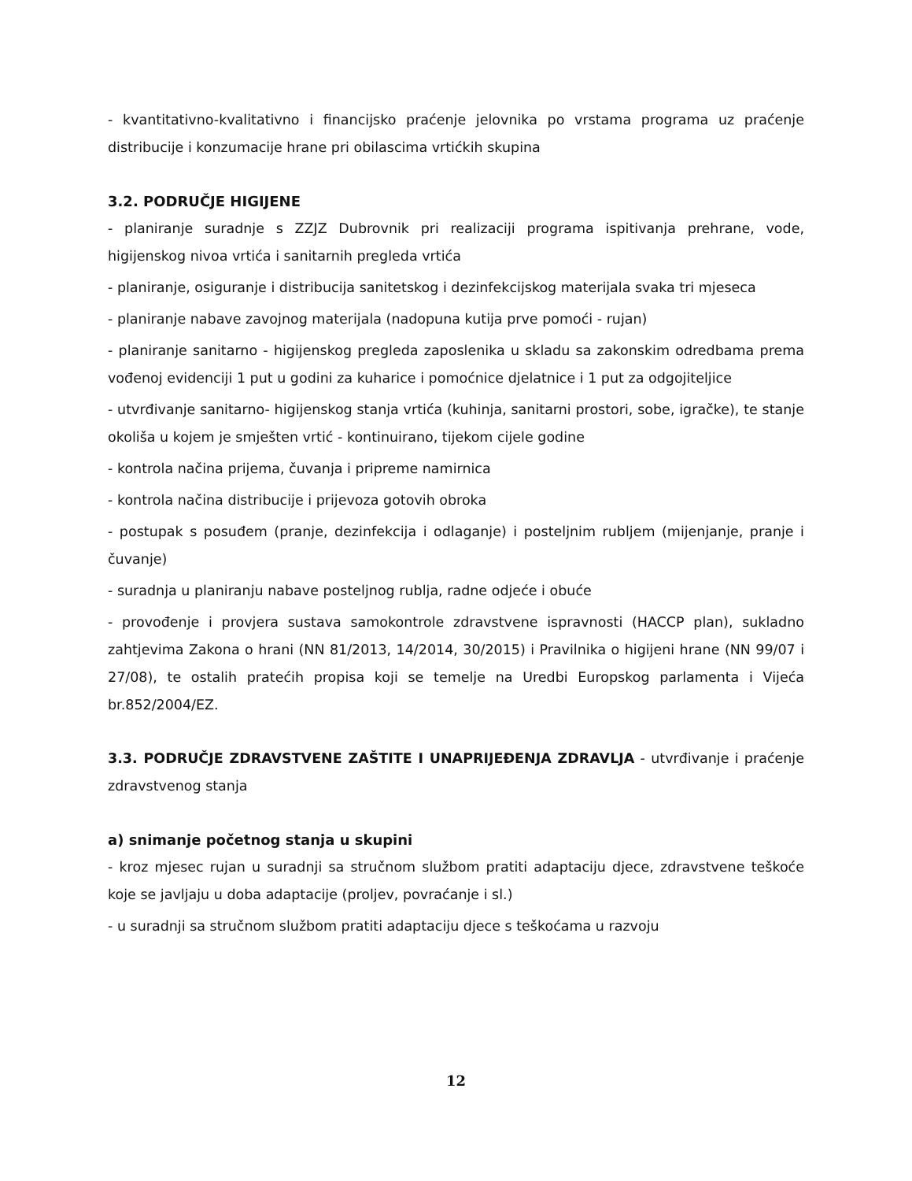- kvantitativno-kvalitativno i financijsko praćenje jelovnika po vrstama programa uz praćenje distribucije i konzumacije hrane pri obilascima vrtićkih skupina
3.2. PODRUČJE HIGIJENE
- planiranje suradnje s ZZJZ Dubrovnik pri realizaciji programa ispitivanja prehrane, vode, higijenskog nivoa vrtića i sanitarnih pregleda vrtića
- planiranje, osiguranje i distribucija sanitetskog i dezinfekcijskog materijala svaka tri mjeseca
- planiranje nabave zavojnog materijala (nadopuna kutija prve pomoći - rujan)
- planiranje sanitarno - higijenskog pregleda zaposlenika u skladu sa zakonskim odredbama prema vođenoj evidenciji 1 put u godini za kuharice i pomoćnice djelatnice i 1 put za odgojiteljice
- utvrđivanje sanitarno- higijenskog stanja vrtića (kuhinja, sanitarni prostori, sobe, igračke), te stanje okoliša u kojem je smješten vrtić - kontinuirano, tijekom cijele godine
- kontrola načina prijema, čuvanja i pripreme namirnica
- kontrola načina distribucije i prijevoza gotovih obroka
- postupak s posuđem (pranje, dezinfekcija i odlaganje) i posteljnim rubljem (mijenjanje, pranje i čuvanje)
- suradnja u planiranju nabave posteljnog rublja, radne odjeće i obuće
- provođenje i provjera sustava samokontrole zdravstvene ispravnosti (HACCP plan), sukladno zahtjevima Zakona o hrani (NN 81/2013, 14/2014, 30/2015) i Pravilnika o higijeni hrane (NN 99/07 i 27/08), te ostalih pratećih propisa koji se temelje na Uredbi Europskog parlamenta i Vijeća br.852/2004/EZ.
3.3. PODRUČJE ZDRAVSTVENE ZAŠTITE I UNAPRIJEĐENJA ZDRAVLJA - utvrđivanje i praćenje zdravstvenog stanja
a) snimanje početnog stanja u skupini
- kroz mjesec rujan u suradnji sa stručnom službom pratiti adaptaciju djece, zdravstvene teškoće koje se javljaju u doba adaptacije (proljev, povraćanje i sl.)
- u suradnji sa stručnom službom pratiti adaptaciju djece s teškoćama u razvoju
12